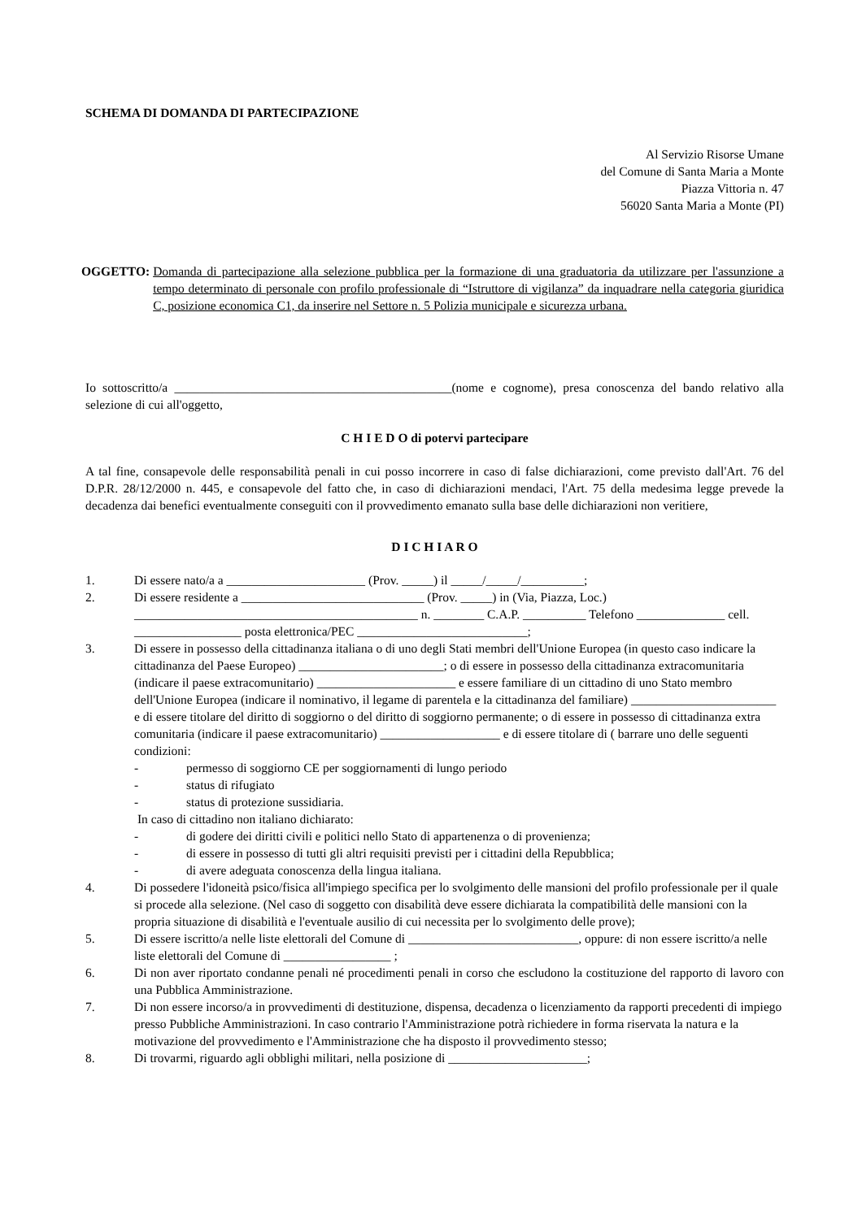SCHEMA DI DOMANDA DI PARTECIPAZIONE
Al Servizio Risorse Umane
del Comune di Santa Maria a Monte
Piazza Vittoria n. 47
56020 Santa Maria a Monte (PI)
OGGETTO: Domanda di partecipazione alla selezione pubblica per la formazione di una graduatoria da utilizzare per l'assunzione a tempo determinato di personale con profilo professionale di “Istruttore di vigilanza” da inquadrare nella categoria giuridica C, posizione economica C1, da inserire nel Settore n. 5 Polizia municipale e sicurezza urbana.
Io sottoscritto/a ____________________________________________(nome e cognome), presa conoscenza del bando relativo alla selezione di cui all'oggetto,
C H I E D O di potervi partecipare
A tal fine, consapevole delle responsabilità penali in cui posso incorrere in caso di false dichiarazioni, come previsto dall'Art. 76 del D.P.R. 28/12/2000 n. 445, e consapevole del fatto che, in caso di dichiarazioni mendaci, l'Art. 75 della medesima legge prevede la decadenza dai benefici eventualmente conseguiti con il provvedimento emanato sulla base delle dichiarazioni non veritiere,
D I C H I A R O
1. Di essere nato/a a ______________________ (Prov. _____) il _____/_____/__________;
2. Di essere residente a _____________________________ (Prov. _____) in (Via, Piazza, Loc.) _____________________________________________ n. ________ C.A.P. __________ Telefono ______________ cell. _________________ posta elettronica/PEC ___________________________;
3. Di essere in possesso della cittadinanza italiana o di uno degli Stati membri dell'Unione Europea (in questo caso indicare la cittadinanza del Paese Europeo) _______________________; o di essere in possesso della cittadinanza extracomunitaria (indicare il paese extracomunitario) ______________________ e essere familiare di un cittadino di uno Stato membro dell'Unione Europea (indicare il nominativo, il legame di parentela e la cittadinanza del familiare) _______________________ e di essere titolare del diritto di soggiorno o del diritto di soggiorno permanente; o di essere in possesso di cittadinanza extra comunitaria (indicare il paese extracomunitario) ___________________ e di essere titolare di ( barrare uno delle seguenti condizioni:
- permesso di soggiorno CE per soggiornamenti di lungo periodo
- status di rifugiato
- status di protezione sussidiaria.
In caso di cittadino non italiano dichiarato:
- di godere dei diritti civili e politici nello Stato di appartenenza o di provenienza;
- di essere in possesso di tutti gli altri requisiti previsti per i cittadini della Repubblica;
- di avere adeguata conoscenza della lingua italiana.
4. Di possedere l'idoneità psico/fisica all'impiego specifica per lo svolgimento delle mansioni del profilo professionale per il quale si procede alla selezione. (Nel caso di soggetto con disabilità deve essere dichiarata la compatibilità delle mansioni con la propria situazione di disabilità e l'eventuale ausilio di cui necessita per lo svolgimento delle prove);
5. Di essere iscritto/a nelle liste elettorali del Comune di ___________________________, oppure: di non essere iscritto/a nelle liste elettorali del Comune di _________________ ;
6. Di non aver riportato condanne penali né procedimenti penali in corso che escludono la costituzione del rapporto di lavoro con una Pubblica Amministrazione.
7. Di non essere incorso/a in provvedimenti di destituzione, dispensa, decadenza o licenziamento da rapporti precedenti di impiego presso Pubbliche Amministrazioni. In caso contrario l'Amministrazione potrà richiedere in forma riservata la natura e la motivazione del provvedimento e l'Amministrazione che ha disposto il provvedimento stesso;
8. Di trovarmi, riguardo agli obblighi militari, nella posizione di ______________________;